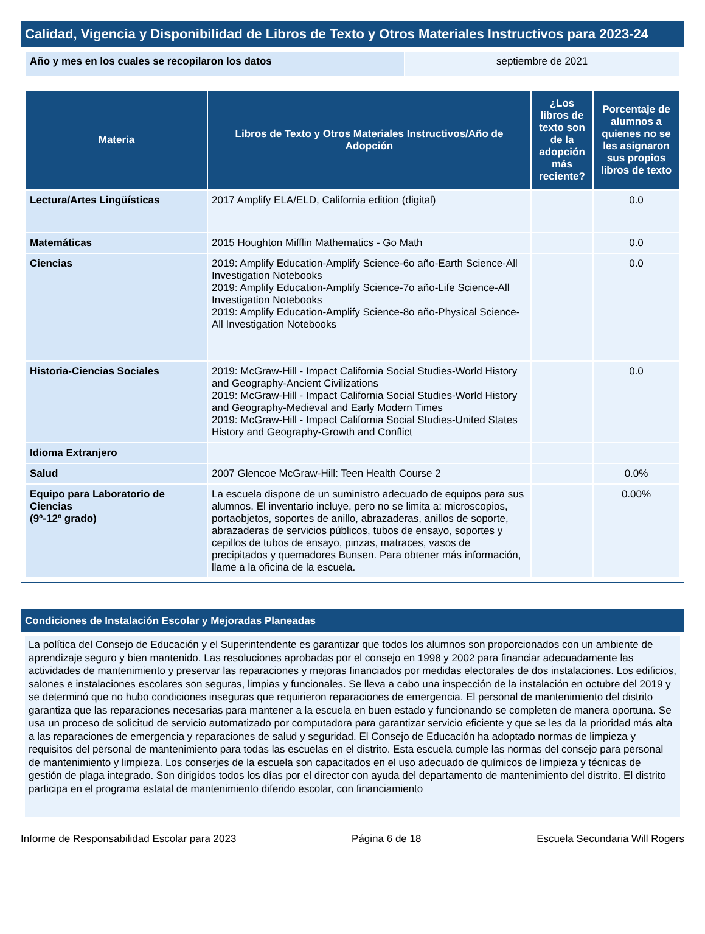Calidad, Vigencia y Disponibilidad de Libros de Texto y Otros Materiales Instructivos para 2023-24
| Año y mes en los cuales se recopilaron los datos | septiembre de 2021 |
| Materia | Libros de Texto y Otros Materiales Instructivos/Año de Adopción | ¿Los libros de texto son de la adopción más reciente? | Porcentaje de alumnos a quienes no se les asignaron sus propios libros de texto |
| --- | --- | --- | --- |
| Lectura/Artes Lingüísticas | 2017 Amplify ELA/ELD, California edition (digital) | | 0.0 |
| Matemáticas | 2015 Houghton Mifflin Mathematics - Go Math | | 0.0 |
| Ciencias | 2019: Amplify Education-Amplify Science-6o año-Earth Science-All Investigation Notebooks 2019: Amplify Education-Amplify Science-7o año-Life Science-All Investigation Notebooks 2019: Amplify Education-Amplify Science-8o año-Physical Science-All Investigation Notebooks | | 0.0 |
| Historia-Ciencias Sociales | 2019: McGraw-Hill - Impact California Social Studies-World History and Geography-Ancient Civilizations 2019: McGraw-Hill - Impact California Social Studies-World History and Geography-Medieval and Early Modern Times 2019: McGraw-Hill - Impact California Social Studies-United States History and Geography-Growth and Conflict | | 0.0 |
| Idioma Extranjero | | | |
| Salud | 2007 Glencoe McGraw-Hill: Teen Health Course 2 | | 0.0% |
| Equipo para Laboratorio de Ciencias (9º-12º grado) | La escuela dispone de un suministro adecuado de equipos para sus alumnos. El inventario incluye, pero no se limita a: microscopios, portaobjetos, soportes de anillo, abrazaderas, anillos de soporte, abrazaderas de servicios públicos, tubos de ensayo, soportes y cepillos de tubos de ensayo, pinzas, matraces, vasos de precipitados y quemadores Bunsen. Para obtener más información, llame a la oficina de la escuela. | | 0.00% |
Condiciones de Instalación Escolar y Mejoradas Planeadas
La política del Consejo de Educación y el Superintendente es garantizar que todos los alumnos son proporcionados con un ambiente de aprendizaje seguro y bien mantenido. Las resoluciones aprobadas por el consejo en 1998 y 2002 para financiar adecuadamente las actividades de mantenimiento y preservar las reparaciones y mejoras financiados por medidas electorales de dos instalaciones. Los edificios, salones e instalaciones escolares son seguras, limpias y funcionales. Se lleva a cabo una inspección de la instalación en octubre del 2019 y se determinó que no hubo condiciones inseguras que requirieron reparaciones de emergencia. El personal de mantenimiento del distrito garantiza que las reparaciones necesarias para mantener a la escuela en buen estado y funcionando se completen de manera oportuna. Se usa un proceso de solicitud de servicio automatizado por computadora para garantizar servicio eficiente y que se les da la prioridad más alta a las reparaciones de emergencia y reparaciones de salud y seguridad. El Consejo de Educación ha adoptado normas de limpieza y requisitos del personal de mantenimiento para todas las escuelas en el distrito. Esta escuela cumple las normas del consejo para personal de mantenimiento y limpieza. Los conserjes de la escuela son capacitados en el uso adecuado de químicos de limpieza y técnicas de gestión de plaga integrado. Son dirigidos todos los días por el director con ayuda del departamento de mantenimiento del distrito. El distrito participa en el programa estatal de mantenimiento diferido escolar, con financiamiento
Informe de Responsabilidad Escolar para 2023 Página 6 de 18 Escuela Secundaria Will Rogers